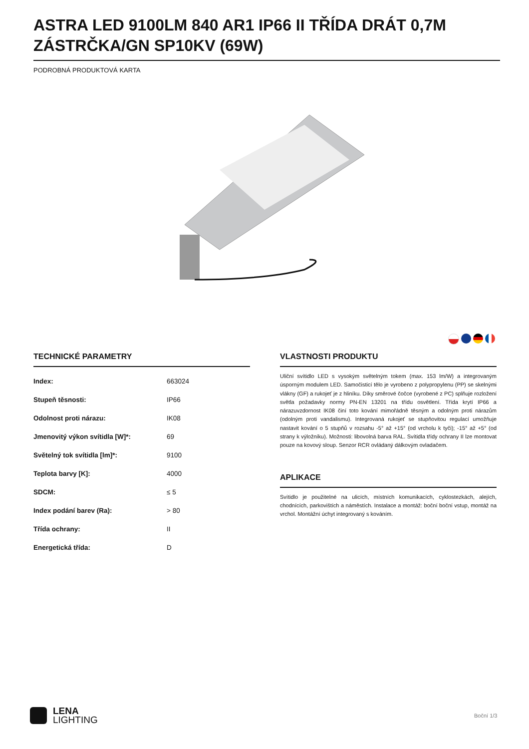ASTRA LED 9100LM 840 AR1 IP66 II TŘÍDA DRÁT 0,7M ZÁSTRČKA/GN SP10KV (69W)
PODROBNÁ PRODUKTOVÁ KARTA
TECHNICKÉ PARAMETRY
| Index: | 663024 |
| Stupeň těsnosti: | IP66 |
| Odolnost proti nárazu: | IK08 |
| Jmenovitý výkon svítidla [W]*: | 69 |
| Světelný tok svítidla [lm]*: | 9100 |
| Teplota barvy [K]: | 4000 |
| SDCM: | ≤ 5 |
| Index podání barev (Ra): | > 80 |
| Třída ochrany: | II |
| Energetická třída: | D |
VLASTNOSTI PRODUKTU
Uliční svítidlo LED s vysokým světelným tokem (max. 153 lm/W) a integrovaným úsporným modulem LED. Samočisticí tělo je vyrobeno z polypropylenu (PP) se skelnými vlákny (GF) a rukojeť je z hliníku. Díky směrové čočce (vyrobené z PC) splňuje rozložení světla požadavky normy PN-EN 13201 na třídu osvětlení. Třída krytí IP66 a nárazuvzdornost IK08 činí toto kování mimořádně těsným a odolným proti nárazům (odolným proti vandalismu). Integrovaná rukojeť se stupňovitou regulací umožňuje nastavit kování o 5 stupňů v rozsahu -5° až +15° (od vrcholu k tyči); -15° až +5° (od strany k výložníku). Možnosti: libovolná barva RAL. Svítidla třídy ochrany II lze montovat pouze na kovový sloup. Senzor RCR ovládaný dálkovým ovladačem.
APLIKACE
Svítidlo je použitelné na ulicích, místních komunikacích, cyklostezkách, alejích, chodnících, parkovištích a náměstích. Instalace a montáž: boční boční vstup, montáž na vrchol. Montážní úchyt integrovaný s kováním.
LENA
LIGHTING
Boční 1/3